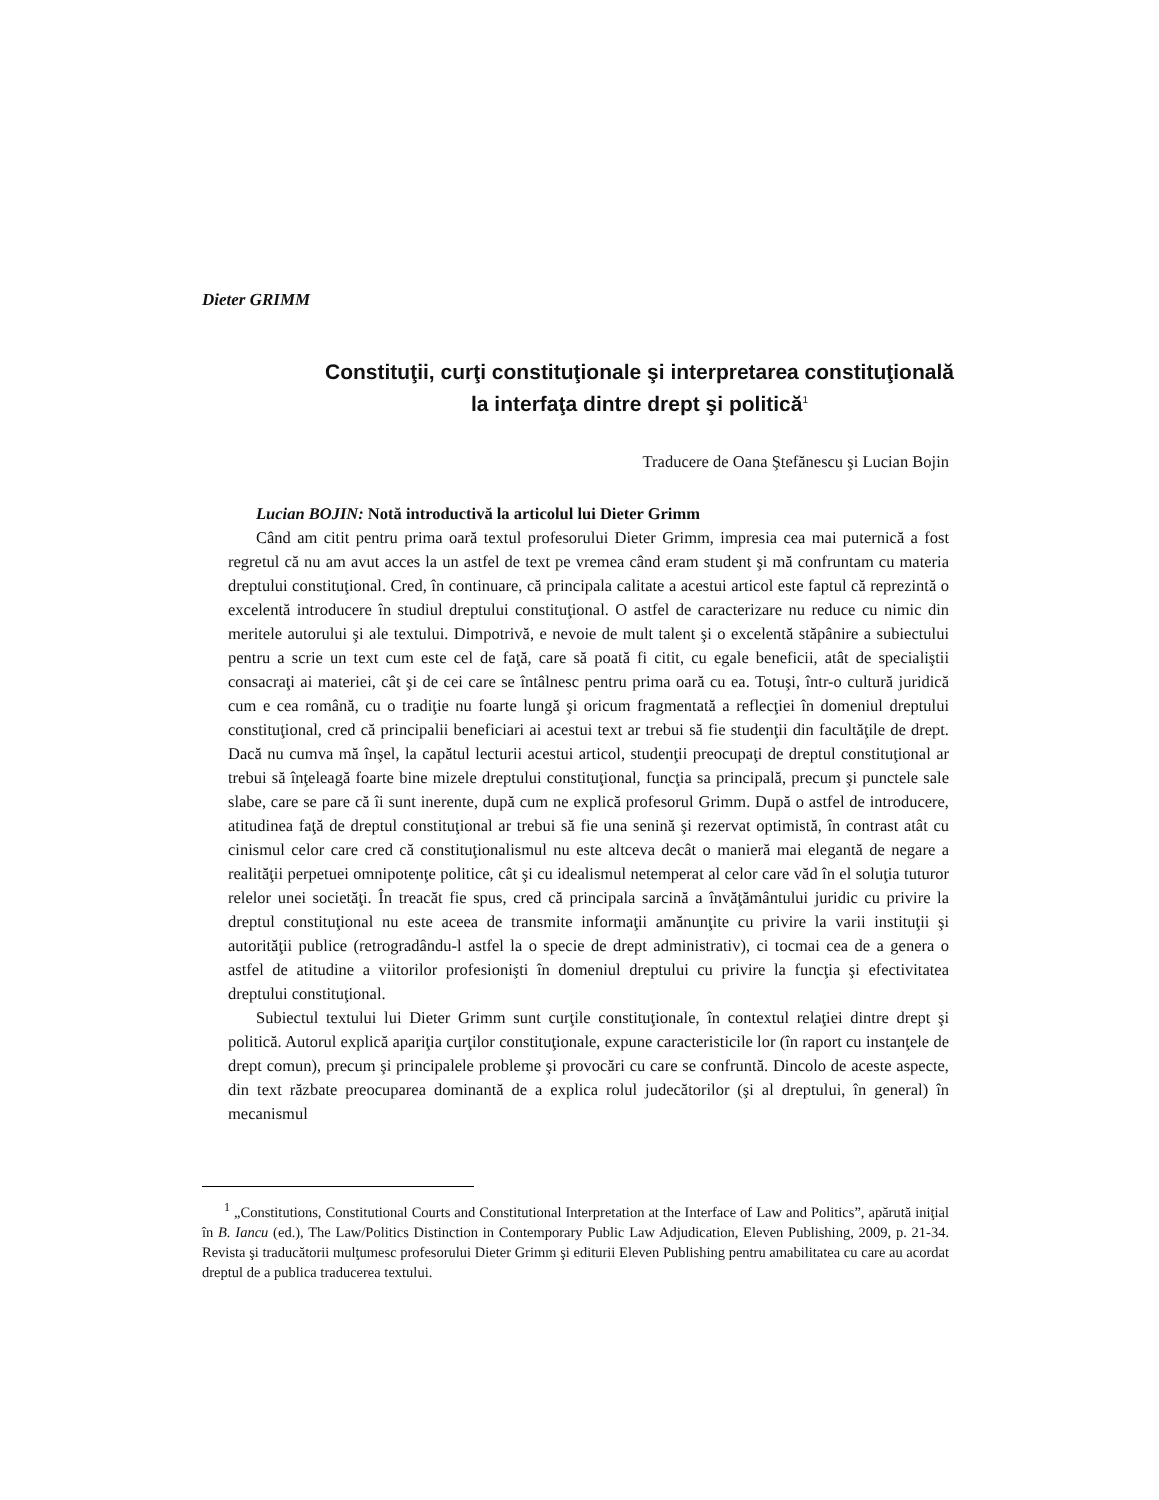Dieter GRIMM
Constituţii, curţi constituţionale şi interpretarea constituţională
la interfaţa dintre drept şi politică<sup>1</sup>
Traducere de Oana Ştefănescu şi Lucian Bojin
Lucian BOJIN: Notă introductivă la articolul lui Dieter Grimm
Când am citit pentru prima oară textul profesorului Dieter Grimm, impresia cea mai puternică a fost regretul că nu am avut acces la un astfel de text pe vremea când eram student şi mă confruntam cu materia dreptului constituţional. Cred, în continuare, că principala calitate a acestui articol este faptul că reprezintă o excelentă introducere în studiul dreptului constituţional. O astfel de caracterizare nu reduce cu nimic din meritele autorului şi ale textului. Dimpotrivă, e nevoie de mult talent şi o excelentă stăpânire a subiectului pentru a scrie un text cum este cel de faţă, care să poată fi citit, cu egale beneficii, atât de specialiştii consacraţi ai materiei, cât şi de cei care se întâlnesc pentru prima oară cu ea. Totuşi, într-o cultură juridică cum e cea română, cu o tradiţie nu foarte lungă şi oricum fragmentată a reflecţiei în domeniul dreptului constituţional, cred că principalii beneficiari ai acestui text ar trebui să fie studenţii din facultăţile de drept. Dacă nu cumva mă înşel, la capătul lecturii acestui articol, studenţii preocupaţi de dreptul constituţional ar trebui să înţeleagă foarte bine mizele dreptului constituţional, funcţia sa principală, precum şi punctele sale slabe, care se pare că îi sunt inerente, după cum ne explică profesorul Grimm. După o astfel de introducere, atitudinea faţă de dreptul constituţional ar trebui să fie una senină şi rezervat optimistă, în contrast atât cu cinismul celor care cred că constituţionalismul nu este altceva decât o manieră mai elegantă de negare a realităţii perpetuei omnipotenţe politice, cât şi cu idealismul netemperat al celor care văd în el soluţia tuturor relelor unei societăţi. În treacăt fie spus, cred că principala sarcină a învăţământului juridic cu privire la dreptul constituţional nu este aceea de transmite informaţii amănunţite cu privire la varii instituţii şi autorităţii publice (retrogradându-l astfel la o specie de drept administrativ), ci tocmai cea de a genera o astfel de atitudine a viitorilor profesionişti în domeniul dreptului cu privire la funcţia şi efectivitatea dreptului constituţional.
Subiectul textului lui Dieter Grimm sunt curţile constituţionale, în contextul relaţiei dintre drept şi politică. Autorul explică apariţia curţilor constituţionale, expune caracteristicile lor (în raport cu instanţele de drept comun), precum şi principalele probleme şi provocări cu care se confruntă. Dincolo de aceste aspecte, din text răzbate preocuparea dominantă de a explica rolul judecătorilor (şi al dreptului, în general) în mecanismul
<sup>1</sup> „Constitutions, Constitutional Courts and Constitutional Interpretation at the Interface of Law and Politics”, apărută iniţial în B. Iancu (ed.), The Law/Politics Distinction in Contemporary Public Law Adjudication, Eleven Publishing, 2009, p. 21-34. Revista şi traducătorii mulţumesc profesorului Dieter Grimm şi editurii Eleven Publishing pentru amabilitatea cu care au acordat dreptul de a publica traducerea textului.